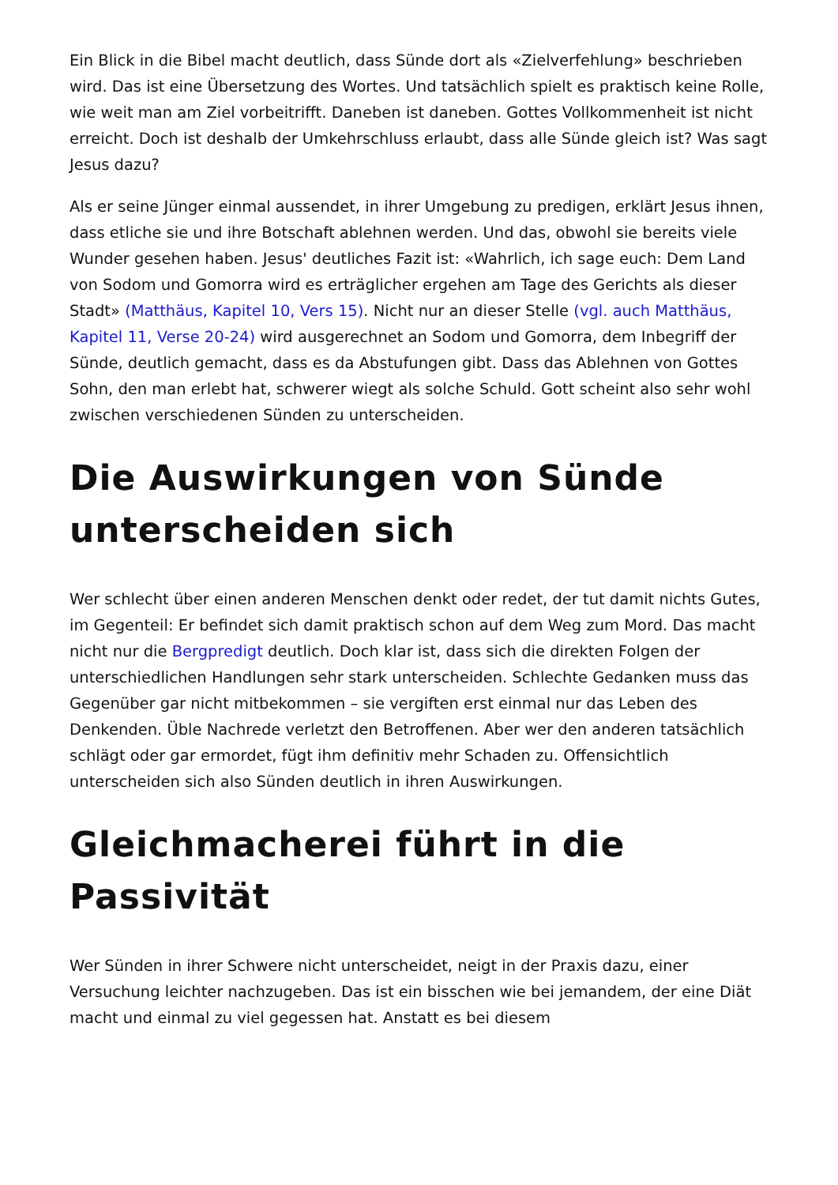Ein Blick in die Bibel macht deutlich, dass Sünde dort als «Zielverfehlung» beschrieben wird. Das ist eine Übersetzung des Wortes. Und tatsächlich spielt es praktisch keine Rolle, wie weit man am Ziel vorbeitrifft. Daneben ist daneben. Gottes Vollkommenheit ist nicht erreicht. Doch ist deshalb der Umkehrschluss erlaubt, dass alle Sünde gleich ist? Was sagt Jesus dazu?
Als er seine Jünger einmal aussendet, in ihrer Umgebung zu predigen, erklärt Jesus ihnen, dass etliche sie und ihre Botschaft ablehnen werden. Und das, obwohl sie bereits viele Wunder gesehen haben. Jesus' deutliches Fazit ist: «Wahrlich, ich sage euch: Dem Land von Sodom und Gomorra wird es erträglicher ergehen am Tage des Gerichts als dieser Stadt» (Matthäus, Kapitel 10, Vers 15). Nicht nur an dieser Stelle (vgl. auch Matthäus, Kapitel 11, Verse 20-24) wird ausgerechnet an Sodom und Gomorra, dem Inbegriff der Sünde, deutlich gemacht, dass es da Abstufungen gibt. Dass das Ablehnen von Gottes Sohn, den man erlebt hat, schwerer wiegt als solche Schuld. Gott scheint also sehr wohl zwischen verschiedenen Sünden zu unterscheiden.
Die Auswirkungen von Sünde unterscheiden sich
Wer schlecht über einen anderen Menschen denkt oder redet, der tut damit nichts Gutes, im Gegenteil: Er befindet sich damit praktisch schon auf dem Weg zum Mord. Das macht nicht nur die Bergpredigt deutlich. Doch klar ist, dass sich die direkten Folgen der unterschiedlichen Handlungen sehr stark unterscheiden. Schlechte Gedanken muss das Gegenüber gar nicht mitbekommen – sie vergiften erst einmal nur das Leben des Denkenden. Üble Nachrede verletzt den Betroffenen. Aber wer den anderen tatsächlich schlägt oder gar ermordet, fügt ihm definitiv mehr Schaden zu. Offensichtlich unterscheiden sich also Sünden deutlich in ihren Auswirkungen.
Gleichmacherei führt in die Passivität
Wer Sünden in ihrer Schwere nicht unterscheidet, neigt in der Praxis dazu, einer Versuchung leichter nachzugeben. Das ist ein bisschen wie bei jemandem, der eine Diät macht und einmal zu viel gegessen hat. Anstatt es bei diesem